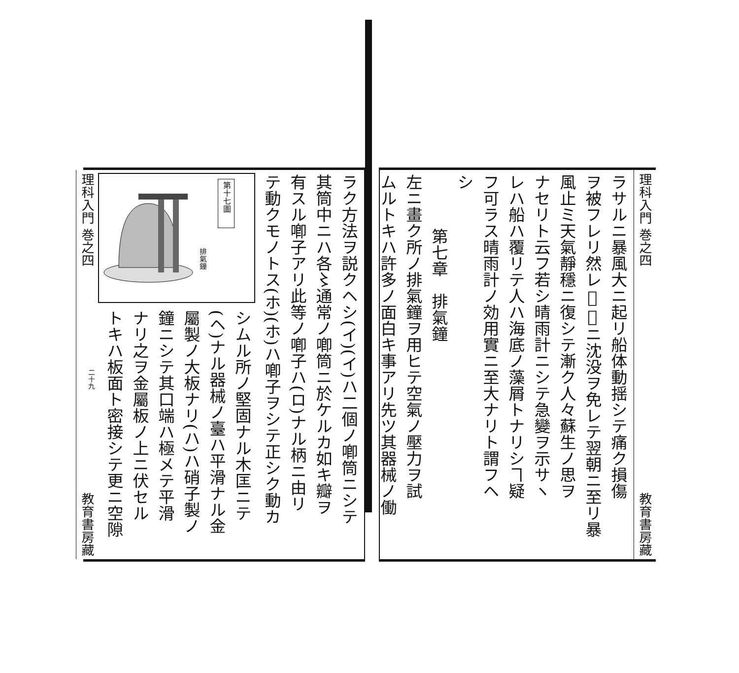理科入門 巻之四 教育書房藏
ラサルニ暴風大ニ起リ船体動揺シテ痛ク損傷
ヲ被フレリ然レ𪜈幸ニ沈没ヲ免レテ翌朝ニ至リ暴
風止ミ天氣靜穩ニ復シテ漸ク人々蘇生ノ思ヲ
ナセリト云フ若シ晴雨計ニシテ急變ヲ示サヽ
レハ船ハ覆リテ人ハ海底ノ藻屑トナリシヿ疑
フ可ラス晴雨計ノ効用實ニ至大ナリト謂フヘ
シ
第七章　排氣鐘
左ニ畫ク所ノ排氣鐘ヲ用ヒテ空氣ノ壓力ヲ試
ムルトキハ許多ノ面白キ事アリ先ツ其器械ノ働
ラク方法ヲ説クヘシ(イ)(イ)ハ二個ノ喞筒ニシテ
其筒中ニハ各〻通常ノ喞筒ニ於ケルカ如キ瓣ヲ
有スル喞子アリ此等ノ喞子ハ(ロ)ナル柄ニ由リ
テ動クモノトス(ホ)(ホ)ハ喞子ヲシテ正シク動カ
排氣鐘
第十七圖
シムル所ノ堅固ナル木匡ニテ
(ヘ)ナル器械ノ臺ハ平滑ナル金
屬製ノ大板ナリ(ハ)ハ硝子製ノ
鐘ニシテ其口端ハ極メテ平滑
ナリ之ヲ金屬板ノ上ニ伏セル
トキハ板面ト密接シテ更ニ空隙
理科入門 巻之四 二十九 教育書房藏